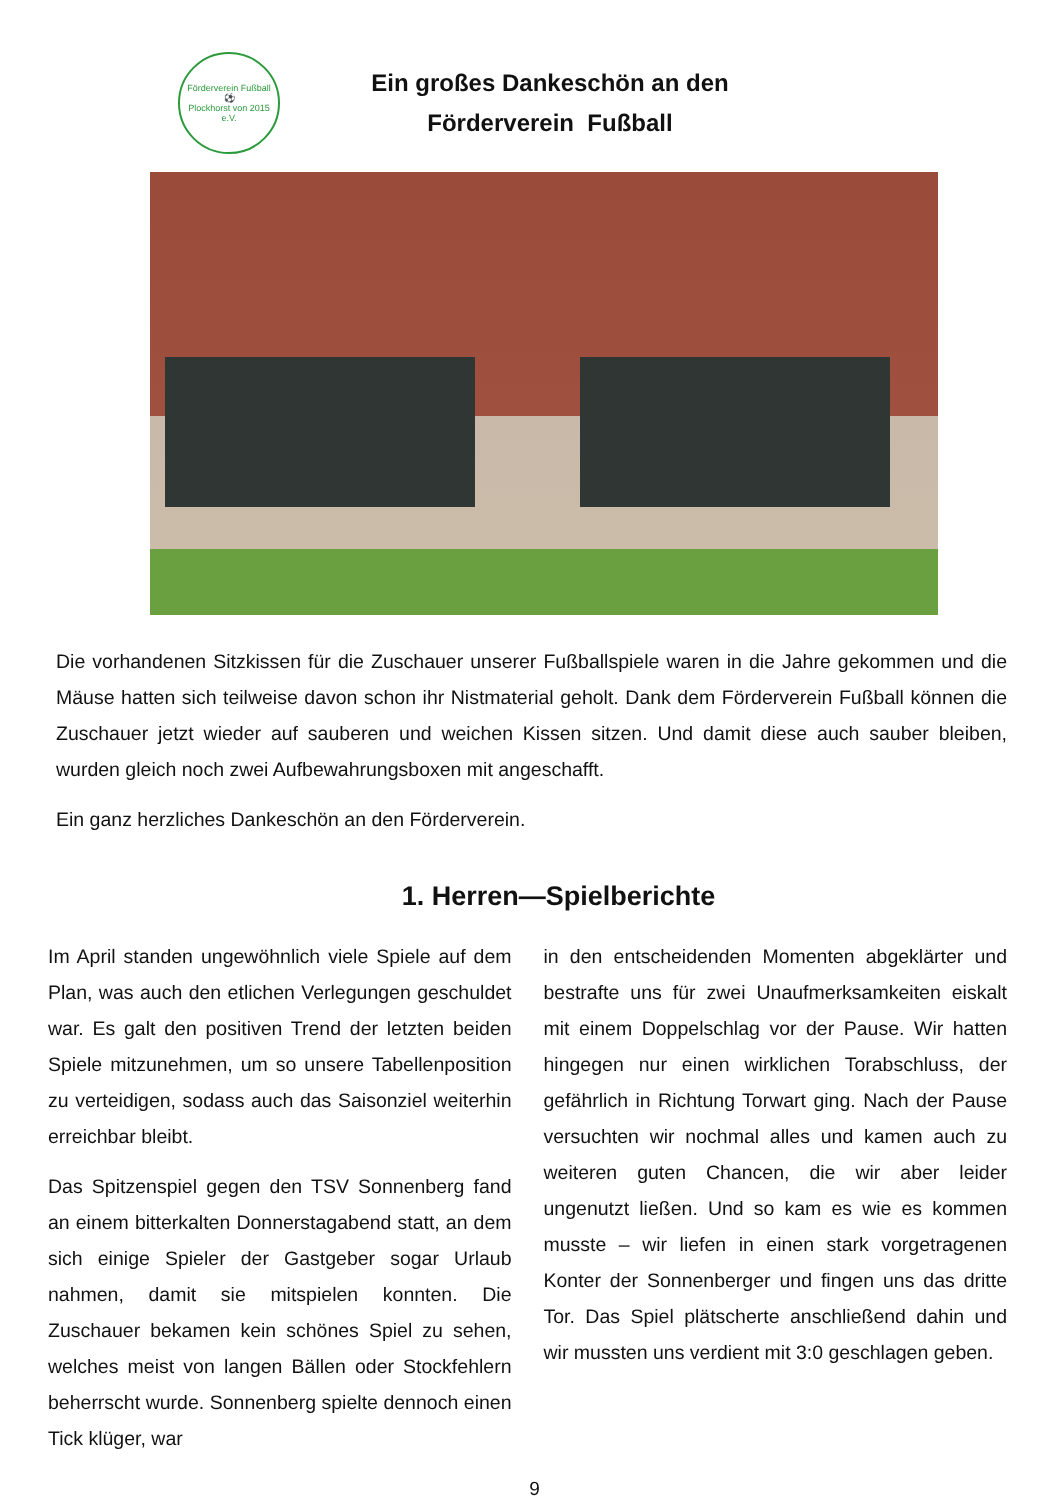Förderverein Fußball
⚽
Plockhorst von 2015 e.V.
Ein großes Dankeschön an den
Förderverein Fußball
Die vorhandenen Sitzkissen für die Zuschauer unserer Fußballspiele waren in die Jahre gekommen und die Mäuse hatten sich teilweise davon schon ihr Nistmaterial geholt. Dank dem Förderverein Fußball können die Zuschauer jetzt wieder auf sauberen und weichen Kissen sitzen. Und damit diese auch sauber bleiben, wurden gleich noch zwei Aufbewahrungsboxen mit angeschafft.
Ein ganz herzliches Dankeschön an den Förderverein.
1. Herren—Spielberichte
Im April standen ungewöhnlich viele Spiele auf dem Plan, was auch den etlichen Verlegungen geschuldet war. Es galt den positiven Trend der letzten beiden Spiele mitzunehmen, um so unsere Tabellenposition zu verteidigen, sodass auch das Saisonziel weiterhin erreichbar bleibt.
Das Spitzenspiel gegen den TSV Sonnenberg fand an einem bitterkalten Donnerstagabend statt, an dem sich einige Spieler der Gastgeber sogar Urlaub nahmen, damit sie mitspielen konnten. Die Zuschauer bekamen kein schönes Spiel zu sehen, welches meist von langen Bällen oder Stockfehlern beherrscht wurde. Sonnenberg spielte dennoch einen Tick klüger, war
in den entscheidenden Momenten abgeklärter und bestrafte uns für zwei Unaufmerksamkeiten eiskalt mit einem Doppelschlag vor der Pause. Wir hatten hingegen nur einen wirklichen Torabschluss, der gefährlich in Richtung Torwart ging. Nach der Pause versuchten wir nochmal alles und kamen auch zu weiteren guten Chancen, die wir aber leider ungenutzt ließen. Und so kam es wie es kommen musste – wir liefen in einen stark vorgetragenen Konter der Sonnenberger und fingen uns das dritte Tor. Das Spiel plätscherte anschließend dahin und wir mussten uns verdient mit 3:0 geschlagen geben.
9